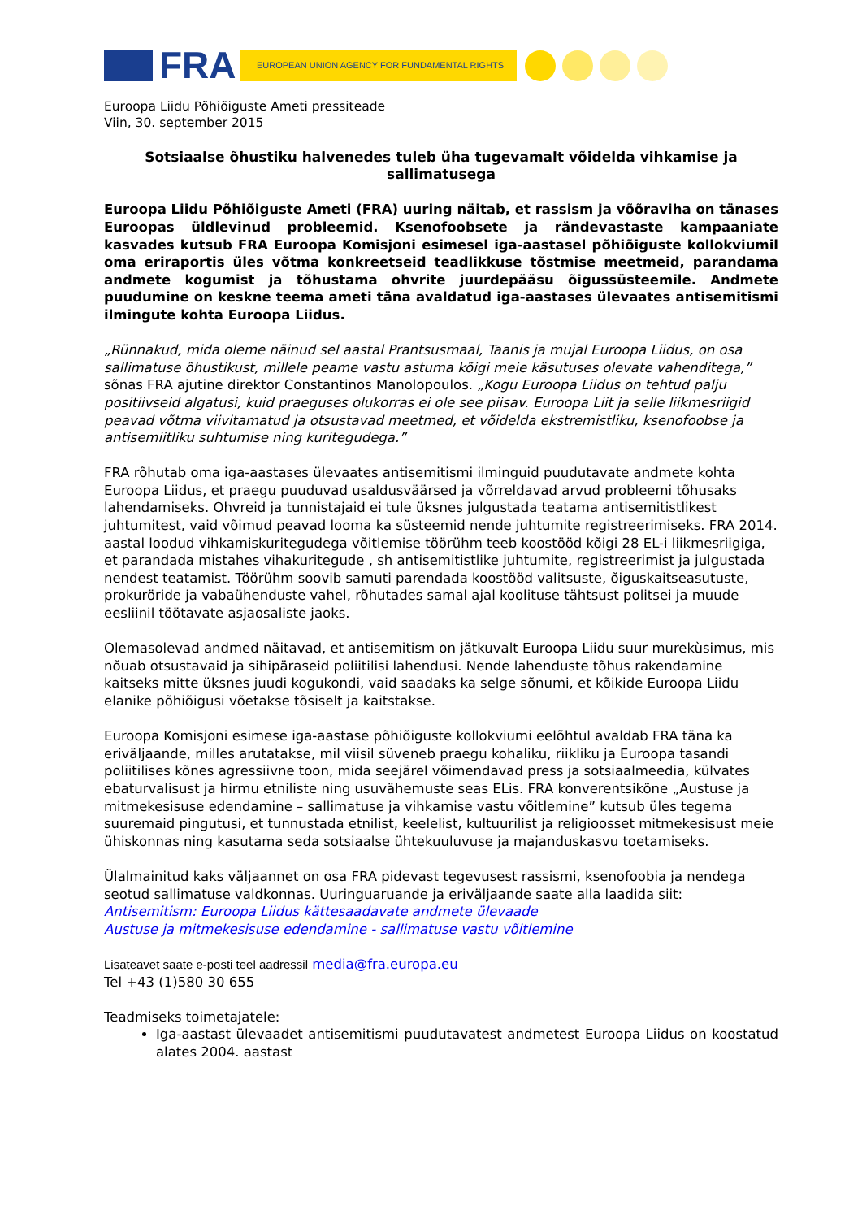FRA
EUROPEAN UNION AGENCY FOR FUNDAMENTAL RIGHTS
Euroopa Liidu Põhiõiguste Ameti pressiteade
Viin, 30. september 2015
Sotsiaalse õhustiku halvenedes tuleb üha tugevamalt võidelda vihkamise ja sallimatusega
Euroopa Liidu Põhiõiguste Ameti (FRA) uuring näitab, et rassism ja võõraviha on tänases Euroopas üldlevinud probleemid. Ksenofoobsete ja rändevastaste kampaaniate kasvades kutsub FRA Euroopa Komisjoni esimesel iga-aastasel põhiõiguste kollokviumil oma eriraportis üles võtma konkreetseid teadlikkuse tõstmise meetmeid, parandama andmete kogumist ja tõhustama ohvrite juurdepääsu õigussüsteemile. Andmete puudumine on keskne teema ameti täna avaldatud iga-aastases ülevaates antisemitismi ilmingute kohta Euroopa Liidus.
„Rünnakud, mida oleme näinud sel aastal Prantsusmaal, Taanis ja mujal Euroopa Liidus, on osa sallimatuse õhustikust, millele peame vastu astuma kõigi meie käsutuses olevate vahenditega,” sõnas FRA ajutine direktor Constantinos Manolopoulos. „Kogu Euroopa Liidus on tehtud palju positiivseid algatusi, kuid praeguses olukorras ei ole see piisav. Euroopa Liit ja selle liikmesriigid peavad võtma viivitamatud ja otsustavad meetmed, et võidelda ekstremistliku, ksenofoobse ja antisemiitliku suhtumise ning kuritegudega.”
FRA rõhutab oma iga-aastases ülevaates antisemitismi ilminguid puudutavate andmete kohta Euroopa Liidus, et praegu puuduvad usaldusväärsed ja võrreldavad arvud probleemi tõhusaks lahendamiseks. Ohvreid ja tunnistajaid ei tule üksnes julgustada teatama antisemitistlikest juhtumitest, vaid võimud peavad looma ka süsteemid nende juhtumite registreerimiseks. FRA 2014. aastal loodud vihkamiskuritegudega võitlemise töörühm teeb koostööd kõigi 28 EL-i liikmesriigiga, et parandada mistahes vihakuritegude , sh antisemitistlike juhtumite, registreerimist ja julgustada nendest teatamist. Töörühm soovib samuti parendada koostööd valitsuste, õiguskaitseasutuste, prokuröride ja vabaühenduste vahel, rõhutades samal ajal koolituse tähtsust politsei ja muude eesliinil töötavate asjaosaliste jaoks.
Olemasolevad andmed näitavad, et antisemitism on jätkuvalt Euroopa Liidu suur murekùsimus, mis nõuab otsustavaid ja sihipäraseid poliitilisi lahendusi. Nende lahenduste tõhus rakendamine kaitseks mitte üksnes juudi kogukondi, vaid saadaks ka selge sõnumi, et kõikide Euroopa Liidu elanike põhiõigusi võetakse tõsiselt ja kaitstakse.
Euroopa Komisjoni esimese iga-aastase põhiõiguste kollokviumi eelõhtul avaldab FRA täna ka eriväljaande, milles arutatakse, mil viisil süveneb praegu kohaliku, riikliku ja Euroopa tasandi poliitilises kõnes agressiivne toon, mida seejärel võimendavad press ja sotsiaalmeedia, külvates ebaturvalisust ja hirmu etniliste ning usuvähemuste seas ELis. FRA konverentsikõne „Austuse ja mitmekesisuse edendamine – sallimatuse ja vihkamise vastu võitlemine” kutsub üles tegema suuremaid pingutusi, et tunnustada etnilist, keelelist, kultuurilist ja religioosset mitmekesisust meie ühiskonnas ning kasutama seda sotsiaalse ühtekuuluvuse ja majanduskasvu toetamiseks.
Ülalmainitud kaks väljaannet on osa FRA pidevast tegevusest rassismi, ksenofoobia ja nendega seotud sallimatuse valdkonnas. Uuringuaruande ja eriväljaande saate alla laadida siit:
Antisemitism: Euroopa Liidus kättesaadavate andmete ülevaade
Austuse ja mitmekesisuse edendamine - sallimatuse vastu võitlemine
Lisateavet saate e-posti teel aadressil media@fra.europa.eu
Tel +43 (1)580 30 655
Teadmiseks toimetajatele:
Iga-aastast ülevaadet antisemitismi puudutavatest andmetest Euroopa Liidus on koostatud alates 2004. aastast